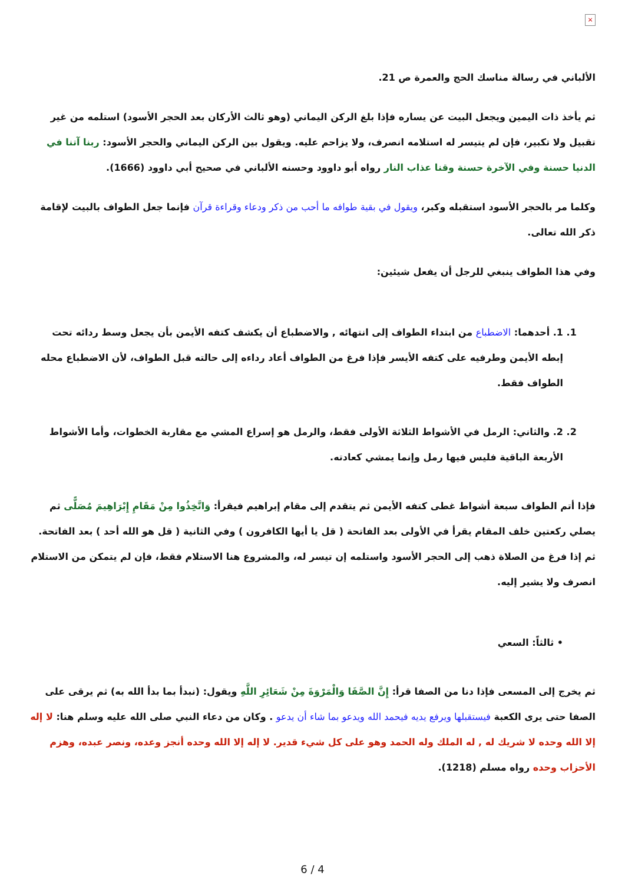×
الألباني في رسالة مناسك الحج والعمرة ص 21.
ثم يأخذ ذات اليمين ويجعل البيت عن يساره فإذا بلغ الركن اليماني (وهو ثالث الأركان بعد الحجر الأسود) استلمه من غير تقبيل ولا تكبير، فإن لم يتيسر له استلامه انصرف، ولا يزاحم عليه. ويقول بين الركن اليماني والحجر الأسود: ربنا آتنا في الدنيا حسنة وفي الآخرة حسنة وقنا عذاب النار رواه أبو داوود وحسنه الألباني في صحيح أبي داوود (1666).
وكلما مر بالحجر الأسود استقبله وكبر، ويقول في بقية طوافه ما أحب من ذكر ودعاء وقراءة قرآن فإنما جعل الطواف بالبيت لإقامة ذكر الله تعالى.
وفي هذا الطواف ينبغي للرجل أن يفعل شيئين:
1. 1. أحدهما: الاضطباع من ابتداء الطواف إلى انتهائه , والاضطباع أن يكشف كتفه الأيمن بأن يجعل وسط ردائه تحت إبطه الأيمن وطرفيه على كتفه الأيسر فإذا فرغ من الطواف أعاد رداءه إلى حالته قبل الطواف، لأن الاضطباع محله الطواف فقط.
2. 2. والثاني: الرمل في الأشواط الثلاثة الأولى فقط، والرمل هو إسراع المشي مع مقاربة الخطوات، وأما الأشواط الأربعة الباقية فليس فيها رمل وإنما يمشي كعادته.
فإذا أتم الطواف سبعة أشواط غطى كتفه الأيمن ثم يتقدم إلى مقام إبراهيم فيقرأ: وَاتَّخِذُوا مِنْ مَقَامِ إِبْرَاهِيمَ مُصَلًّى ثم يصلي ركعتين خلف المقام يقرأ في الأولى بعد الفاتحة ( قل يا أيها الكافرون ) وفي الثانية ( قل هو الله أحد ) بعد الفاتحة. ثم إذا فرغ من الصلاة ذهب إلى الحجر الأسود واستلمه إن تيسر له، والمشروع هنا الاستلام فقط، فإن لم يتمكن من الاستلام انصرف ولا يشير إليه.
• ثالثاً: السعي
ثم يخرج إلى المسعى فإذا دنا من الصفا قرأ: إِنَّ الصَّفَا وَالْمَرْوَةَ مِنْ شَعَائِرِ اللَّهِ ويقول: (نبدأ بما بدأ الله به) ثم يرقى على الصفا حتى يرى الكعبة فيستقبلها ويرفع يديه فيحمد الله ويدعو بما شاء أن يدعو . وكان من دعاء النبي صلى الله عليه وسلم هنا: لا إله إلا الله وحده لا شريك له , له الملك وله الحمد وهو على كل شيء قدير. لا إله إلا الله وحده أنجز وعده، ونصر عبده، وهزم الأحزاب وحده رواه مسلم (1218).
6 / 4